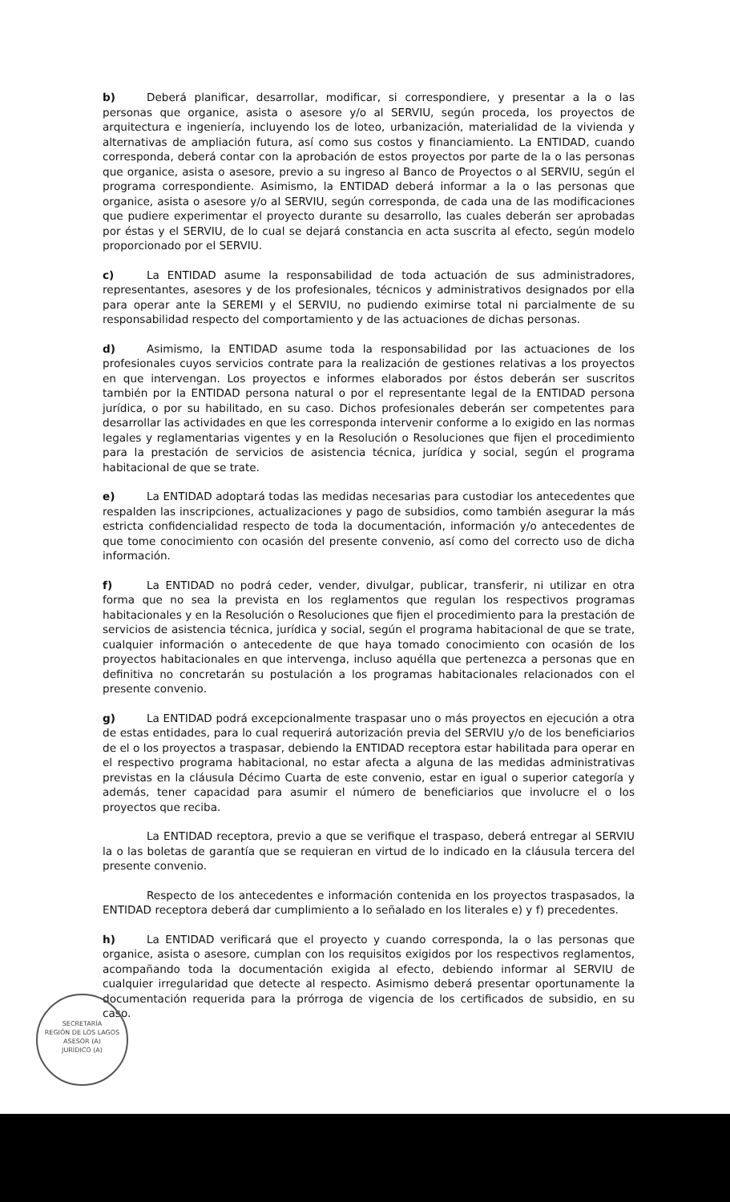b) Deberá planificar, desarrollar, modificar, si correspondiere, y presentar a la o las personas que organice, asista o asesore y/o al SERVIU, según proceda, los proyectos de arquitectura e ingeniería, incluyendo los de loteo, urbanización, materialidad de la vivienda y alternativas de ampliación futura, así como sus costos y financiamiento. La ENTIDAD, cuando corresponda, deberá contar con la aprobación de estos proyectos por parte de la o las personas que organice, asista o asesore, previo a su ingreso al Banco de Proyectos o al SERVIU, según el programa correspondiente. Asimismo, la ENTIDAD deberá informar a la o las personas que organice, asista o asesore y/o al SERVIU, según corresponda, de cada una de las modificaciones que pudiere experimentar el proyecto durante su desarrollo, las cuales deberán ser aprobadas por éstas y el SERVIU, de lo cual se dejará constancia en acta suscrita al efecto, según modelo proporcionado por el SERVIU.
c) La ENTIDAD asume la responsabilidad de toda actuación de sus administradores, representantes, asesores y de los profesionales, técnicos y administrativos designados por ella para operar ante la SEREMI y el SERVIU, no pudiendo eximirse total ni parcialmente de su responsabilidad respecto del comportamiento y de las actuaciones de dichas personas.
d) Asimismo, la ENTIDAD asume toda la responsabilidad por las actuaciones de los profesionales cuyos servicios contrate para la realización de gestiones relativas a los proyectos en que intervengan. Los proyectos e informes elaborados por éstos deberán ser suscritos también por la ENTIDAD persona natural o por el representante legal de la ENTIDAD persona jurídica, o por su habilitado, en su caso. Dichos profesionales deberán ser competentes para desarrollar las actividades en que les corresponda intervenir conforme a lo exigido en las normas legales y reglamentarias vigentes y en la Resolución o Resoluciones que fijen el procedimiento para la prestación de servicios de asistencia técnica, jurídica y social, según el programa habitacional de que se trate.
e) La ENTIDAD adoptará todas las medidas necesarias para custodiar los antecedentes que respalden las inscripciones, actualizaciones y pago de subsidios, como también asegurar la más estricta confidencialidad respecto de toda la documentación, información y/o antecedentes de que tome conocimiento con ocasión del presente convenio, así como del correcto uso de dicha información.
f) La ENTIDAD no podrá ceder, vender, divulgar, publicar, transferir, ni utilizar en otra forma que no sea la prevista en los reglamentos que regulan los respectivos programas habitacionales y en la Resolución o Resoluciones que fijen el procedimiento para la prestación de servicios de asistencia técnica, jurídica y social, según el programa habitacional de que se trate, cualquier información o antecedente de que haya tomado conocimiento con ocasión de los proyectos habitacionales en que intervenga, incluso aquélla que pertenezca a personas que en definitiva no concretarán su postulación a los programas habitacionales relacionados con el presente convenio.
g) La ENTIDAD podrá excepcionalmente traspasar uno o más proyectos en ejecución a otra de estas entidades, para lo cual requerirá autorización previa del SERVIU y/o de los beneficiarios de el o los proyectos a traspasar, debiendo la ENTIDAD receptora estar habilitada para operar en el respectivo programa habitacional, no estar afecta a alguna de las medidas administrativas previstas en la cláusula Décimo Cuarta de este convenio, estar en igual o superior categoría y además, tener capacidad para asumir el número de beneficiarios que involucre el o los proyectos que reciba.
La ENTIDAD receptora, previo a que se verifique el traspaso, deberá entregar al SERVIU la o las boletas de garantía que se requieran en virtud de lo indicado en la cláusula tercera del presente convenio.
Respecto de los antecedentes e información contenida en los proyectos traspasados, la ENTIDAD receptora deberá dar cumplimiento a lo señalado en los literales e) y f) precedentes.
h) La ENTIDAD verificará que el proyecto y cuando corresponda, la o las personas que organice, asista o asesore, cumplan con los requisitos exigidos por los respectivos reglamentos, acompañando toda la documentación exigida al efecto, debiendo informar al SERVIU de cualquier irregularidad que detecte al respecto. Asimismo deberá presentar oportunamente la documentación requerida para la prórroga de vigencia de los certificados de subsidio, en su caso.
SECRETARÍA
REGIÓN DE LOS LAGOS
ASESOR (A)
JURÍDICO (A)